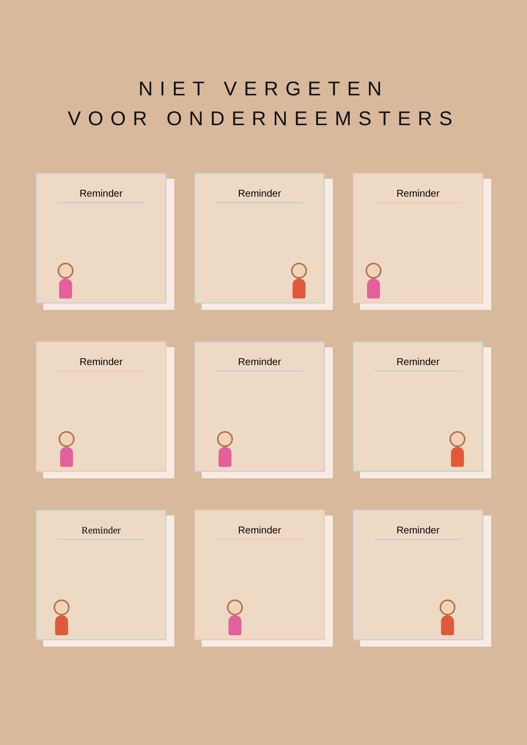NIET VERGETEN
VOOR ONDERNEEMSTERS
Reminder
Reminder
Reminder
Reminder
Reminder
Reminder
Reminder
Reminder
Reminder